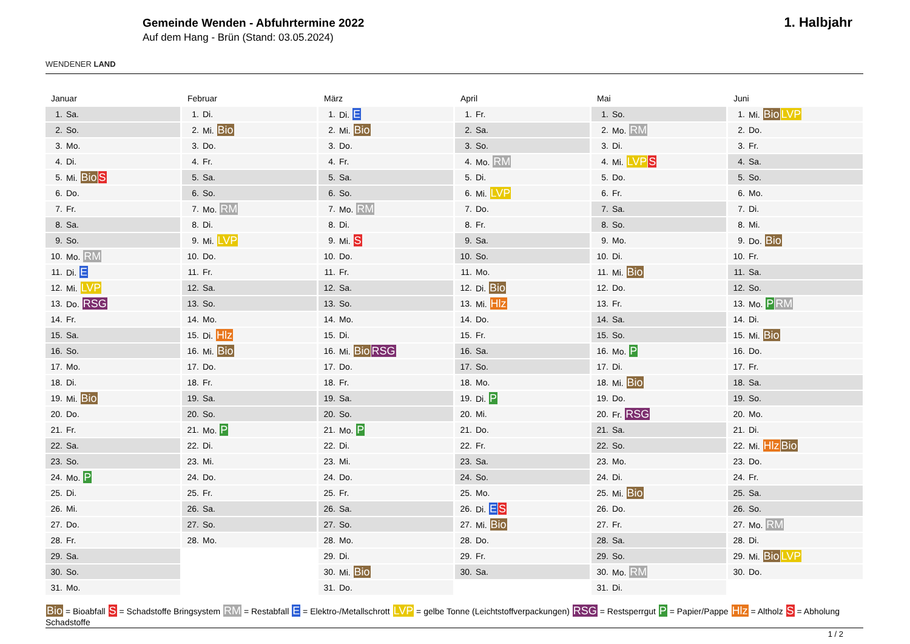WENDENER LAND
Gemeinde Wenden - Abfuhrtermine 2022
Auf dem Hang - Brün (Stand: 03.05.2024)
1. Halbjahr
Januar
| 1. | Sa. |
| 2. | So. |
| 3. | Mo. |
| 4. | Di. |
| 5. | Mi. Bio S |
| 6. | Do. |
| 7. | Fr. |
| 8. | Sa. |
| 9. | So. |
| 10. | Mo. RM |
| 11. | Di. E |
| 12. | Mi. LVP |
| 13. | Do. RSG |
| 14. | Fr. |
| 15. | Sa. |
| 16. | So. |
| 17. | Mo. |
| 18. | Di. |
| 19. | Mi. Bio |
| 20. | Do. |
| 21. | Fr. |
| 22. | Sa. |
| 23. | So. |
| 24. | Mo. P |
| 25. | Di. |
| 26. | Mi. |
| 27. | Do. |
| 28. | Fr. |
| 29. | Sa. |
| 30. | So. |
| 31. | Mo. |
Februar
| 1. | Di. |
| 2. | Mi. Bio |
| 3. | Do. |
| 4. | Fr. |
| 5. | Sa. |
| 6. | So. |
| 7. | Mo. RM |
| 8. | Di. |
| 9. | Mi. LVP |
| 10. | Do. |
| 11. | Fr. |
| 12. | Sa. |
| 13. | So. |
| 14. | Mo. |
| 15. | Di. Hlz |
| 16. | Mi. Bio |
| 17. | Do. |
| 18. | Fr. |
| 19. | Sa. |
| 20. | So. |
| 21. | Mo. P |
| 22. | Di. |
| 23. | Mi. |
| 24. | Do. |
| 25. | Fr. |
| 26. | Sa. |
| 27. | So. |
| 28. | Mo. |
März
| 1. | Di. E |
| 2. | Mi. Bio |
| 3. | Do. |
| 4. | Fr. |
| 5. | Sa. |
| 6. | So. |
| 7. | Mo. RM |
| 8. | Di. |
| 9. | Mi. S |
| 10. | Do. |
| 11. | Fr. |
| 12. | Sa. |
| 13. | So. |
| 14. | Mo. |
| 15. | Di. |
| 16. | Mi. Bio RSG |
| 17. | Do. |
| 18. | Fr. |
| 19. | Sa. |
| 20. | So. |
| 21. | Mo. P |
| 22. | Di. |
| 23. | Mi. |
| 24. | Do. |
| 25. | Fr. |
| 26. | Sa. |
| 27. | So. |
| 28. | Mo. |
| 29. | Di. |
| 30. | Mi. Bio |
| 31. | Do. |
April
| 1. | Fr. |
| 2. | Sa. |
| 3. | So. |
| 4. | Mo. RM |
| 5. | Di. |
| 6. | Mi. LVP |
| 7. | Do. |
| 8. | Fr. |
| 9. | Sa. |
| 10. | So. |
| 11. | Mo. |
| 12. | Di. Bio |
| 13. | Mi. Hlz |
| 14. | Do. |
| 15. | Fr. |
| 16. | Sa. |
| 17. | So. |
| 18. | Mo. |
| 19. | Di. P |
| 20. | Mi. |
| 21. | Do. |
| 22. | Fr. |
| 23. | Sa. |
| 24. | So. |
| 25. | Mo. |
| 26. | Di. E S |
| 27. | Mi. Bio |
| 28. | Do. |
| 29. | Fr. |
| 30. | Sa. |
Mai
| 1. | So. |
| 2. | Mo. RM |
| 3. | Di. |
| 4. | Mi. LVP S |
| 5. | Do. |
| 6. | Fr. |
| 7. | Sa. |
| 8. | So. |
| 9. | Mo. |
| 10. | Di. |
| 11. | Mi. Bio |
| 12. | Do. |
| 13. | Fr. |
| 14. | Sa. |
| 15. | So. |
| 16. | Mo. P |
| 17. | Di. |
| 18. | Mi. Bio |
| 19. | Do. |
| 20. | Fr. RSG |
| 21. | Sa. |
| 22. | So. |
| 23. | Mo. |
| 24. | Di. |
| 25. | Mi. Bio |
| 26. | Do. |
| 27. | Fr. |
| 28. | Sa. |
| 29. | So. |
| 30. | Mo. RM |
| 31. | Di. |
Juni
| 1. | Mi. Bio LVP |
| 2. | Do. |
| 3. | Fr. |
| 4. | Sa. |
| 5. | So. |
| 6. | Mo. |
| 7. | Di. |
| 8. | Mi. |
| 9. | Do. Bio |
| 10. | Fr. |
| 11. | Sa. |
| 12. | So. |
| 13. | Mo. P RM |
| 14. | Di. |
| 15. | Mi. Bio |
| 16. | Do. |
| 17. | Fr. |
| 18. | Sa. |
| 19. | So. |
| 20. | Mo. |
| 21. | Di. |
| 22. | Mi. Hlz Bio |
| 23. | Do. |
| 24. | Fr. |
| 25. | Sa. |
| 26. | So. |
| 27. | Mo. RM |
| 28. | Di. |
| 29. | Mi. Bio LVP |
| 30. | Do. |
Bio = Bioabfall S = Schadstoffe Bringsystem RM = Restabfall E = Elektro-/Metallschrott LVP = gelbe Tonne (Leichtstoffverpackungen) RSG = Restsperrgut P = Papier/Pappe Hlz = Altholz S = Abholung Schadstoffe
1 / 2